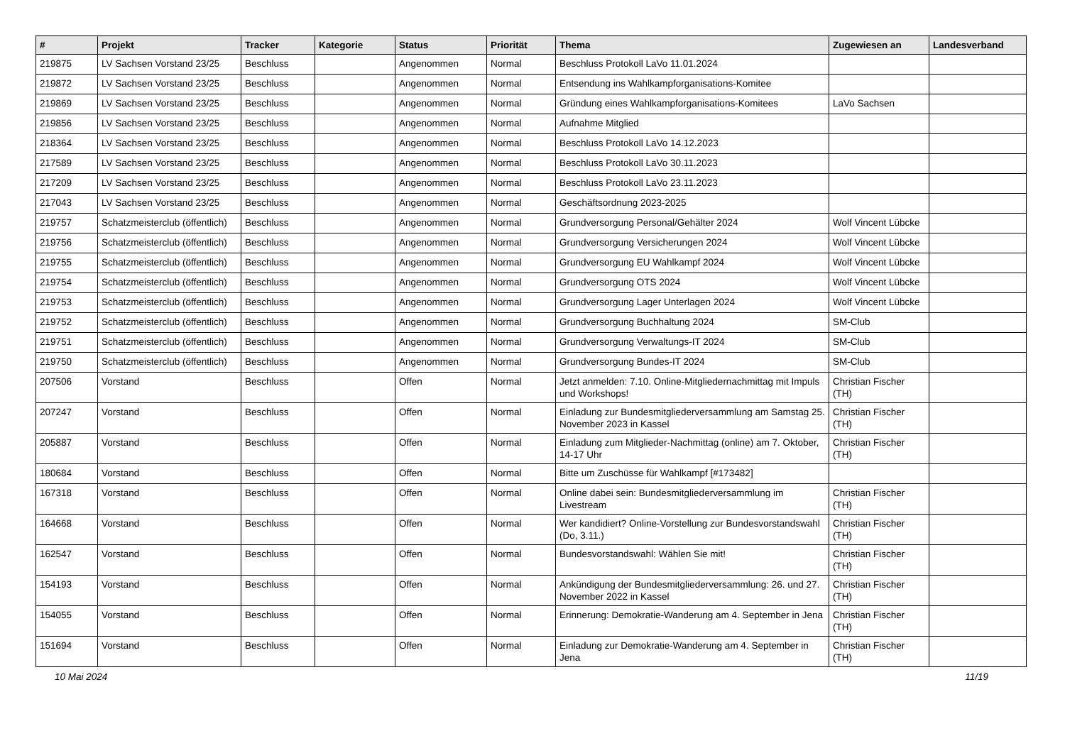| # | Projekt | Tracker | Kategorie | Status | Priorität | Thema | Zugewiesen an | Landesverband |
| --- | --- | --- | --- | --- | --- | --- | --- | --- |
| 219875 | LV Sachsen Vorstand 23/25 | Beschluss | | Angenommen | Normal | Beschluss Protokoll LaVo 11.01.2024 | | |
| 219872 | LV Sachsen Vorstand 23/25 | Beschluss | | Angenommen | Normal | Entsendung ins Wahlkampforganisations-Komitee | | |
| 219869 | LV Sachsen Vorstand 23/25 | Beschluss | | Angenommen | Normal | Gründung eines Wahlkampforganisations-Komitees | LaVo Sachsen | |
| 219856 | LV Sachsen Vorstand 23/25 | Beschluss | | Angenommen | Normal | Aufnahme Mitglied | | |
| 218364 | LV Sachsen Vorstand 23/25 | Beschluss | | Angenommen | Normal | Beschluss Protokoll LaVo 14.12.2023 | | |
| 217589 | LV Sachsen Vorstand 23/25 | Beschluss | | Angenommen | Normal | Beschluss Protokoll LaVo 30.11.2023 | | |
| 217209 | LV Sachsen Vorstand 23/25 | Beschluss | | Angenommen | Normal | Beschluss Protokoll LaVo 23.11.2023 | | |
| 217043 | LV Sachsen Vorstand 23/25 | Beschluss | | Angenommen | Normal | Geschäftsordnung 2023-2025 | | |
| 219757 | Schatzmeisterclub (öffentlich) | Beschluss | | Angenommen | Normal | Grundversorgung Personal/Gehälter 2024 | Wolf Vincent Lübcke | |
| 219756 | Schatzmeisterclub (öffentlich) | Beschluss | | Angenommen | Normal | Grundversorgung Versicherungen 2024 | Wolf Vincent Lübcke | |
| 219755 | Schatzmeisterclub (öffentlich) | Beschluss | | Angenommen | Normal | Grundversorgung EU Wahlkampf 2024 | Wolf Vincent Lübcke | |
| 219754 | Schatzmeisterclub (öffentlich) | Beschluss | | Angenommen | Normal | Grundversorgung OTS 2024 | Wolf Vincent Lübcke | |
| 219753 | Schatzmeisterclub (öffentlich) | Beschluss | | Angenommen | Normal | Grundversorgung Lager Unterlagen 2024 | Wolf Vincent Lübcke | |
| 219752 | Schatzmeisterclub (öffentlich) | Beschluss | | Angenommen | Normal | Grundversorgung Buchhaltung 2024 | SM-Club | |
| 219751 | Schatzmeisterclub (öffentlich) | Beschluss | | Angenommen | Normal | Grundversorgung Verwaltungs-IT 2024 | SM-Club | |
| 219750 | Schatzmeisterclub (öffentlich) | Beschluss | | Angenommen | Normal | Grundversorgung Bundes-IT 2024 | SM-Club | |
| 207506 | Vorstand | Beschluss | | Offen | Normal | Jetzt anmelden: 7.10. Online-Mitgliedernachmittag mit Impuls und Workshops! | Christian Fischer (TH) | |
| 207247 | Vorstand | Beschluss | | Offen | Normal | Einladung zur Bundesmitgliederversammlung am Samstag 25. November 2023 in Kassel | Christian Fischer (TH) | |
| 205887 | Vorstand | Beschluss | | Offen | Normal | Einladung zum Mitglieder-Nachmittag (online) am 7. Oktober, 14-17 Uhr | Christian Fischer (TH) | |
| 180684 | Vorstand | Beschluss | | Offen | Normal | Bitte um Zuschüsse für Wahlkampf [#173482] | | |
| 167318 | Vorstand | Beschluss | | Offen | Normal | Online dabei sein: Bundesmitgliederversammlung im Livestream | Christian Fischer (TH) | |
| 164668 | Vorstand | Beschluss | | Offen | Normal | Wer kandidiert? Online-Vorstellung zur Bundesvorstandswahl (Do, 3.11.) | Christian Fischer (TH) | |
| 162547 | Vorstand | Beschluss | | Offen | Normal | Bundesvorstandswahl: Wählen Sie mit! | Christian Fischer (TH) | |
| 154193 | Vorstand | Beschluss | | Offen | Normal | Ankündigung der Bundesmitgliederversammlung: 26. und 27. November 2022 in Kassel | Christian Fischer (TH) | |
| 154055 | Vorstand | Beschluss | | Offen | Normal | Erinnerung: Demokratie-Wanderung am 4. September in Jena | Christian Fischer (TH) | |
| 151694 | Vorstand | Beschluss | | Offen | Normal | Einladung zur Demokratie-Wanderung am 4. September in Jena | Christian Fischer (TH) | |
10 Mai 2024 11/19